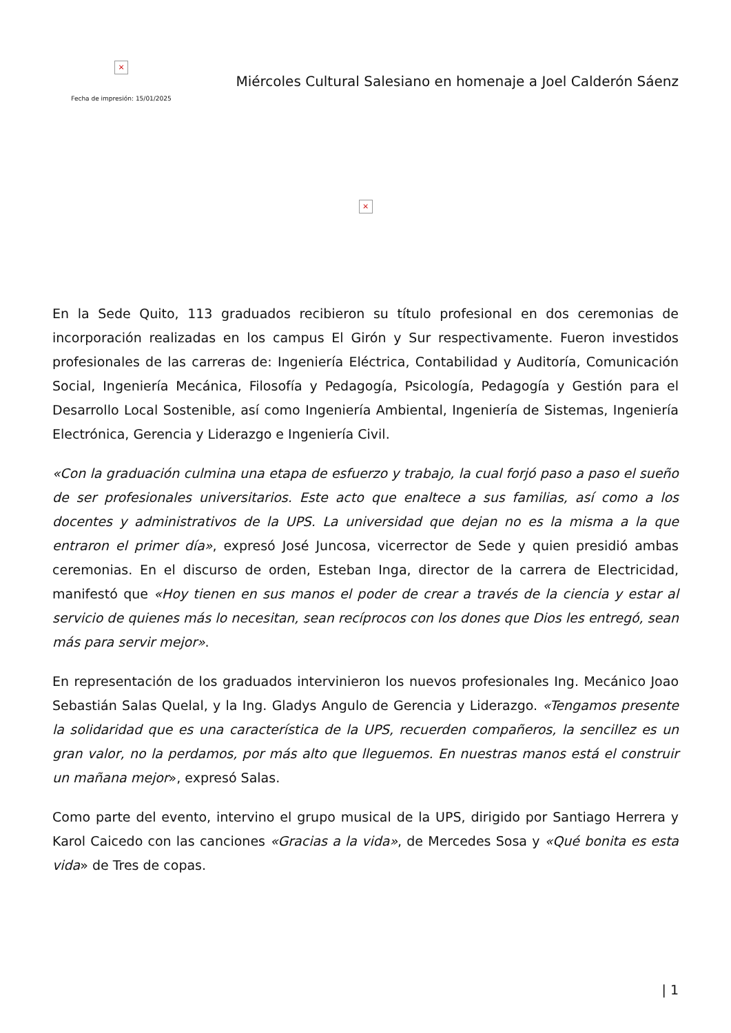×
Fecha de impresión: 15/01/2025
Miércoles Cultural Salesiano en homenaje a Joel Calderón Sáenz
×
En la Sede Quito, 113 graduados recibieron su título profesional en dos ceremonias de incorporación realizadas en los campus El Girón y Sur respectivamente. Fueron investidos profesionales de las carreras de: Ingeniería Eléctrica, Contabilidad y Auditoría, Comunicación Social, Ingeniería Mecánica, Filosofía y Pedagogía, Psicología, Pedagogía y Gestión para el Desarrollo Local Sostenible, así como Ingeniería Ambiental, Ingeniería de Sistemas, Ingeniería Electrónica, Gerencia y Liderazgo e Ingeniería Civil.
«Con la graduación culmina una etapa de esfuerzo y trabajo, la cual forjó paso a paso el sueño de ser profesionales universitarios. Este acto que enaltece a sus familias, así como a los docentes y administrativos de la UPS. La universidad que dejan no es la misma a la que entraron el primer día», expresó José Juncosa, vicerrector de Sede y quien presidió ambas ceremonias. En el discurso de orden, Esteban Inga, director de la carrera de Electricidad, manifestó que «Hoy tienen en sus manos el poder de crear a través de la ciencia y estar al servicio de quienes más lo necesitan, sean recíprocos con los dones que Dios les entregó, sean más para servir mejor».
En representación de los graduados intervinieron los nuevos profesionales Ing. Mecánico Joao Sebastián Salas Quelal, y la Ing. Gladys Angulo de Gerencia y Liderazgo. «Tengamos presente la solidaridad que es una característica de la UPS, recuerden compañeros, la sencillez es un gran valor, no la perdamos, por más alto que lleguemos. En nuestras manos está el construir un mañana mejor», expresó Salas.
Como parte del evento, intervino el grupo musical de la UPS, dirigido por Santiago Herrera y Karol Caicedo con las canciones «Gracias a la vida», de Mercedes Sosa y «Qué bonita es esta vida» de Tres de copas.
| 1